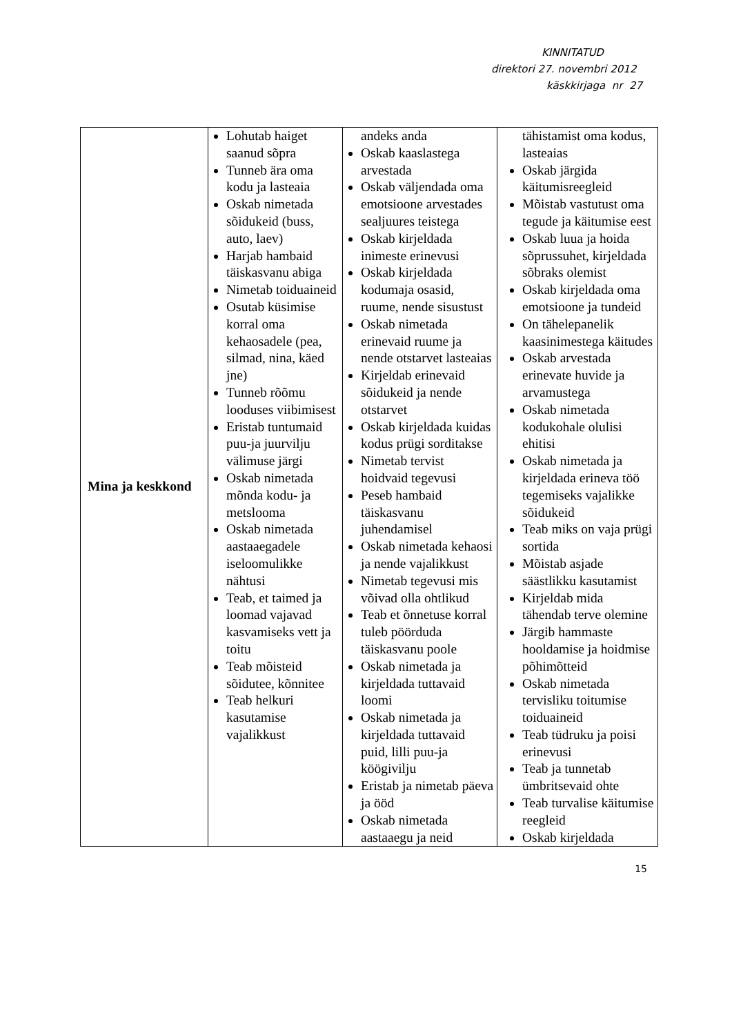KINNITATUD
direktori 27. novembri 2012
käskkirjaga nr 27
| Mina ja keskkond | Lohutab haiget saanud sõpra Tunneb ära oma kodu ja lasteaia Oskab nimetada sõidukeid (buss, auto, laev) Harjab hambaid täiskasvanu abiga Nimetab toiduaineid Osutab küsimise korral oma kehaosadele (pea, silmad, nina, käed jne) Tunneb rõõmu looduses viibimisest Eristab tuntumaid puu-ja juurvilju välimuse järgi Oskab nimetada mõnda kodu- ja metslooma Oskab nimetada aastaaegadele iseloomulikke nähtusi Teab, et taimed ja loomad vajavad kasvamiseks vett ja toitu Teab mõisteid sõidutee, kõnnitee Teab helkuri kasutamise vajalikkust | andeks anda Oskab kaaslastega arvestada Oskab väljendada oma emotsioone arvestades sealjuures teistega Oskab kirjeldada inimeste erinevusi Oskab kirjeldada kodumaja osasid, ruume, nende sisustust Oskab nimetada erinevaid ruume ja nende otstarvet lasteaias Kirjeldab erinevaid sõidukeid ja nende otstarvet Oskab kirjeldada kuidas kodus prügi sorditakse Nimetab tervist hoidvaid tegevusi Peseb hambaid täiskasvanu juhendamisel Oskab nimetada kehaosi ja nende vajalikkust Nimetab tegevusi mis võivad olla ohtlikud Teab et õnnetuse korral tuleb pöörduda täiskasvanu poole Oskab nimetada ja kirjeldada tuttavaid loomi Oskab nimetada ja kirjeldada tuttavaid puid, lilli puu-ja köögivilju Eristab ja nimetab päeva ja ööd Oskab nimetada aastaaegu ja neid | tähistamist oma kodus, lasteaias Oskab järgida käitumisreegleid Mõistab vastutust oma tegude ja käitumise eest Oskab luua ja hoida sõprussuhet, kirjeldada sõbraks olemist Oskab kirjeldada oma emotsioone ja tundeid On tähelepanelik kaasinimestega käitudes Oskab arvestada erinevate huvide ja arvamustega Oskab nimetada kodukohale olulisi ehitisi Oskab nimetada ja kirjeldada erineva töö tegemiseks vajalikke sõidukeid Teab miks on vaja prügi sortida Mõistab asjade säästlikku kasutamist Kirjeldab mida tähendab terve olemine Järgib hammaste hooldamise ja hoidmise põhimõtteid Oskab nimetada tervisliku toitumise toiduaineid Teab tüdruku ja poisi erinevusi Teab ja tunnetab ümbritsevaid ohte Teab turvalise käitumise reegleid Oskab kirjeldada |
15